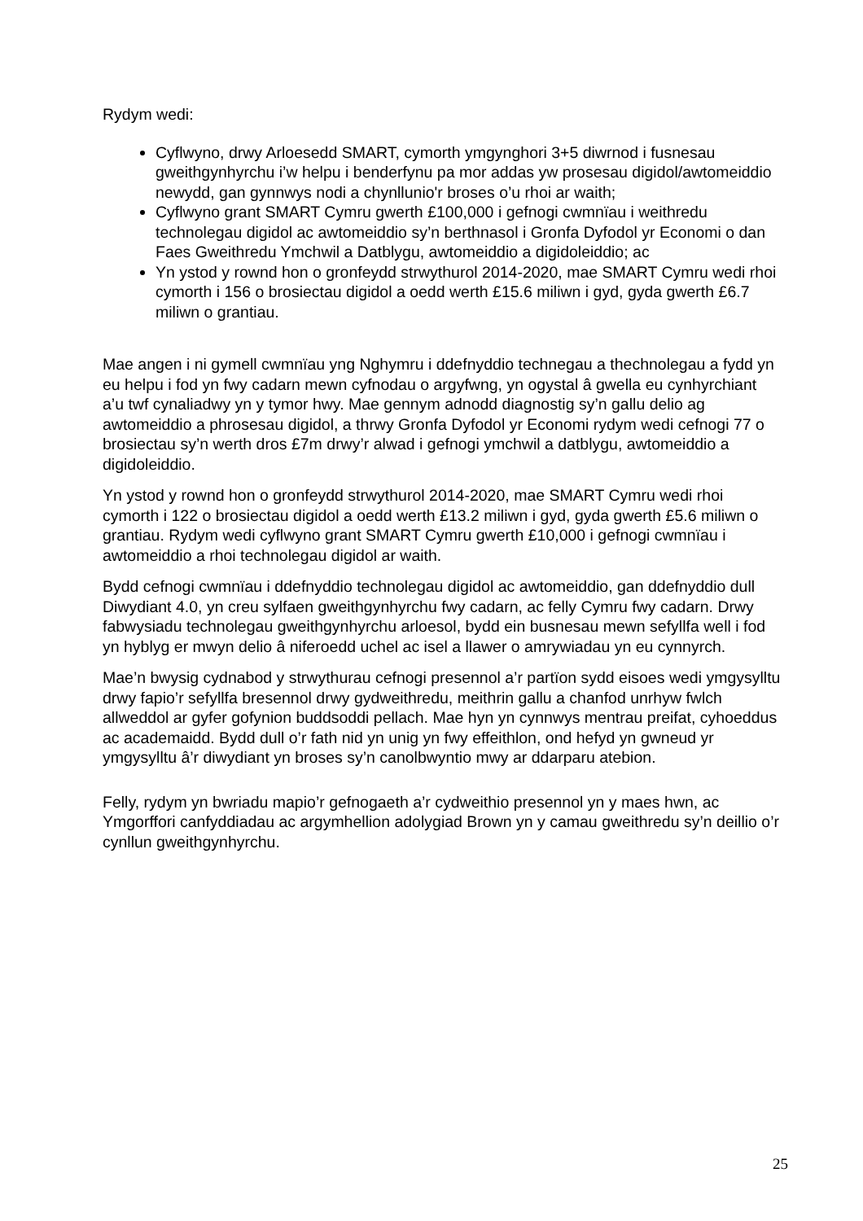Rydym wedi:
Cyflwyno, drwy Arloesedd SMART, cymorth ymgynghori 3+5 diwrnod i fusnesau gweithgynhyrchu i’w helpu i benderfynu pa mor addas yw prosesau digidol/awtomeiddio newydd, gan gynnwys nodi a chynllunio'r broses o’u rhoi ar waith;
Cyflwyno grant SMART Cymru gwerth £100,000 i gefnogi cwmnïau i weithredu technolegau digidol ac awtomeiddio sy’n berthnasol i Gronfa Dyfodol yr Economi o dan Faes Gweithredu Ymchwil a Datblygu, awtomeiddio a digidoleiddio; ac
Yn ystod y rownd hon o gronfeydd strwythurol 2014-2020, mae SMART Cymru wedi rhoi cymorth i 156 o brosiectau digidol a oedd werth £15.6 miliwn i gyd, gyda gwerth £6.7 miliwn o grantiau.
Mae angen i ni gymell cwmnïau yng Nghymru i ddefnyddio technegau a thechnolegau a fydd yn eu helpu i fod yn fwy cadarn mewn cyfnodau o argyfwng, yn ogystal â gwella eu cynhyrchiant a’u twf cynaliadwy yn y tymor hwy. Mae gennym adnodd diagnostig sy’n gallu delio ag awtomeiddio a phrosesau digidol, a thrwy Gronfa Dyfodol yr Economi rydym wedi cefnogi 77 o brosiectau sy’n werth dros £7m drwy’r alwad i gefnogi ymchwil a datblygu, awtomeiddio a digidoleiddio.
Yn ystod y rownd hon o gronfeydd strwythurol 2014-2020, mae SMART Cymru wedi rhoi cymorth i 122 o brosiectau digidol a oedd werth £13.2 miliwn i gyd, gyda gwerth £5.6 miliwn o grantiau. Rydym wedi cyflwyno grant SMART Cymru gwerth £10,000 i gefnogi cwmnïau i awtomeiddio a rhoi technolegau digidol ar waith.
Bydd cefnogi cwmnïau i ddefnyddio technolegau digidol ac awtomeiddio, gan ddefnyddio dull Diwydiant 4.0, yn creu sylfaen gweithgynhyrchu fwy cadarn, ac felly Cymru fwy cadarn. Drwy fabwysiadu technolegau gweithgynhyrchu arloesol, bydd ein busnesau mewn sefyllfa well i fod yn hyblyg er mwyn delio â niferoedd uchel ac isel a llawer o amrywiadau yn eu cynnyrch.
Mae’n bwysig cydnabod y strwythurau cefnogi presennol a’r partïon sydd eisoes wedi ymgysylltu drwy fapio’r sefyllfa bresennol drwy gydweithredu, meithrin gallu a chanfod unrhyw fwlch allweddol ar gyfer gofynion buddsoddi pellach. Mae hyn yn cynnwys mentrau preifat, cyhoeddus ac academaidd. Bydd dull o’r fath nid yn unig yn fwy effeithlon, ond hefyd yn gwneud yr ymgysylltu â’r diwydiant yn broses sy’n canolbwyntio mwy ar ddarparu atebion.
Felly, rydym yn bwriadu mapio’r gefnogaeth a’r cydweithio presennol yn y maes hwn, ac Ymgorffori canfyddiadau ac argymhellion adolygiad Brown yn y camau gweithredu sy’n deillio o’r cynllun gweithgynhyrchu.
25